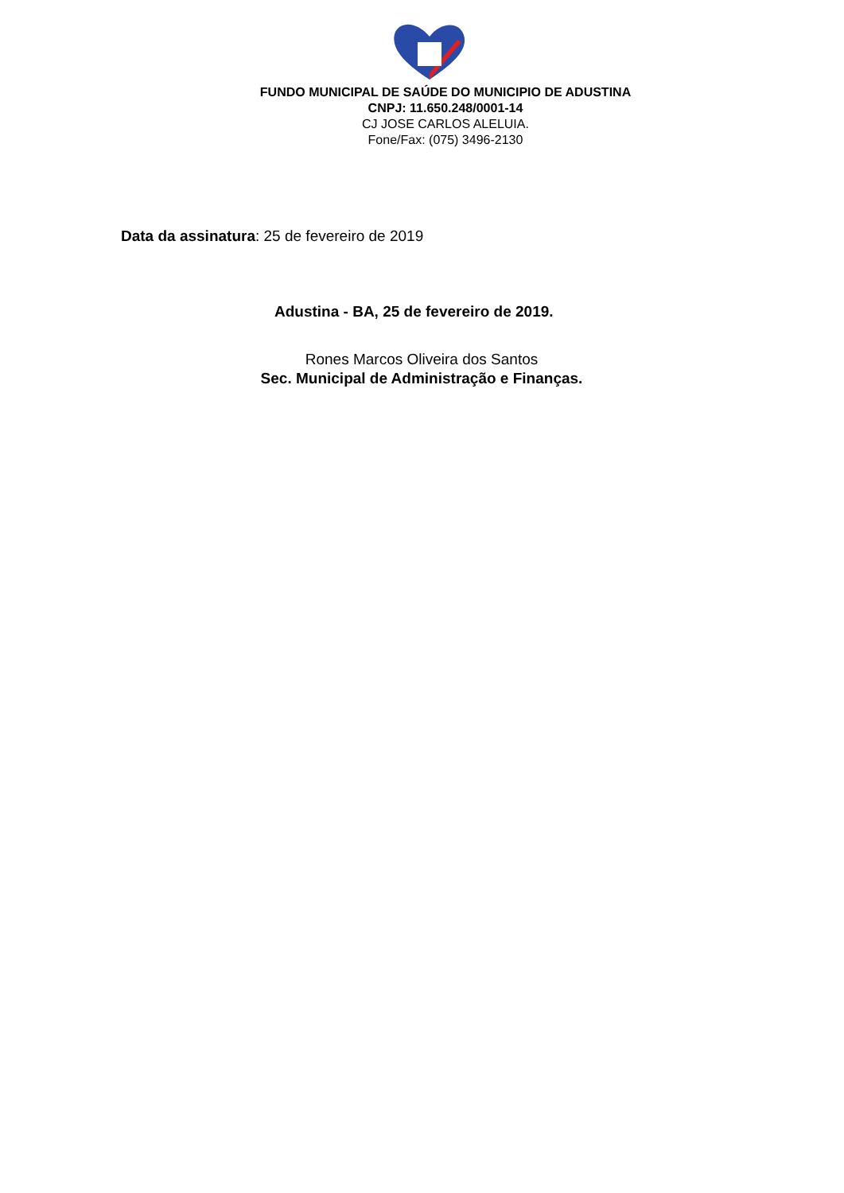FUNDO MUNICIPAL DE SAÚDE DO MUNICIPIO DE ADUSTINA
CNPJ: 11.650.248/0001-14
CJ JOSE CARLOS ALELUIA.
Fone/Fax: (075) 3496-2130
Data da assinatura: 25 de fevereiro de 2019
Adustina - BA, 25 de fevereiro de 2019.
Rones Marcos Oliveira dos Santos
Sec. Municipal de Administração e Finanças.